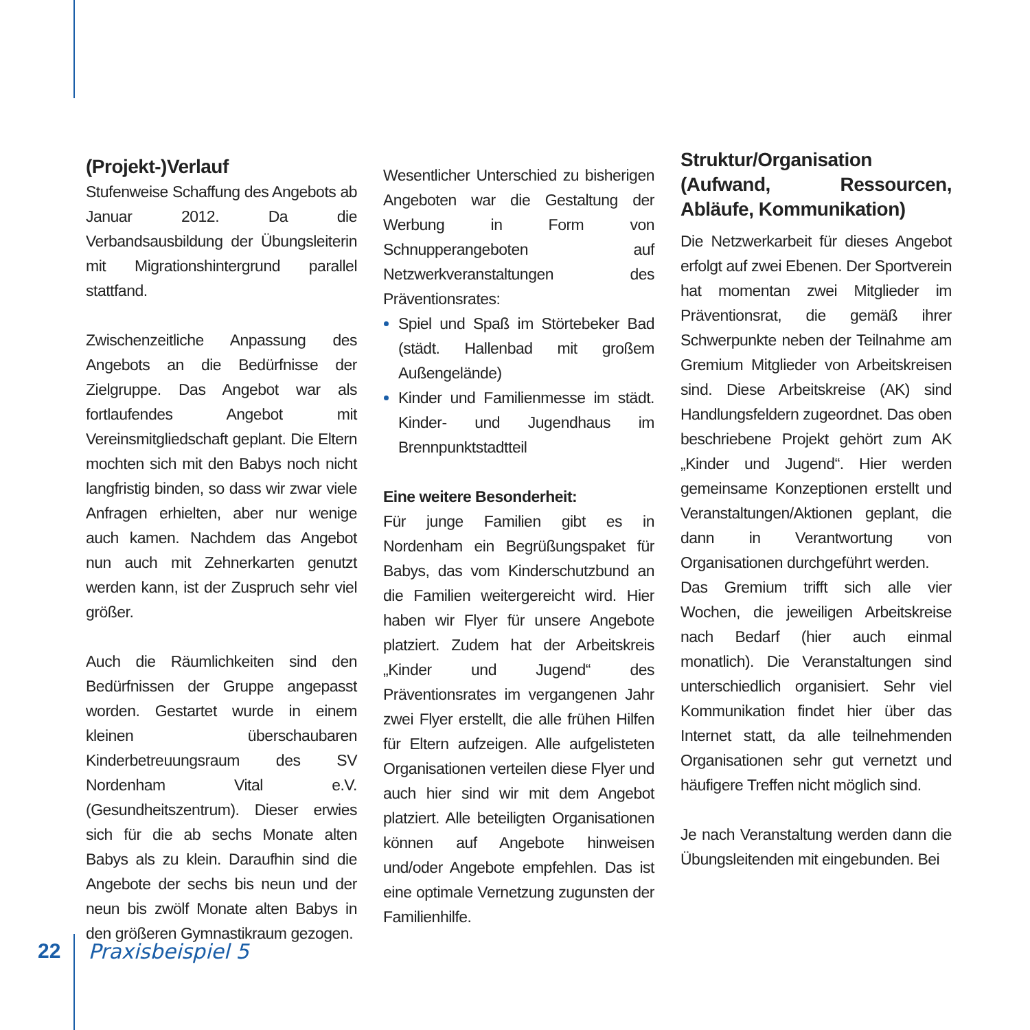(Projekt-)Verlauf
Stufenweise Schaffung des Angebots ab Januar 2012. Da die Verbandsausbildung der Übungsleiterin mit Migrationshintergrund parallel stattfand.
Zwischenzeitliche Anpassung des Angebots an die Bedürfnisse der Zielgruppe. Das Angebot war als fortlaufendes Angebot mit Vereinsmitgliedschaft geplant. Die Eltern mochten sich mit den Babys noch nicht langfristig binden, so dass wir zwar viele Anfragen erhielten, aber nur wenige auch kamen. Nachdem das Angebot nun auch mit Zehnerkarten genutzt werden kann, ist der Zuspruch sehr viel größer.
Auch die Räumlichkeiten sind den Bedürfnissen der Gruppe angepasst worden. Gestartet wurde in einem kleinen überschaubaren Kinderbetreuungsraum des SV Nordenham Vital e.V. (Gesundheitszentrum). Dieser erwies sich für die ab sechs Monate alten Babys als zu klein. Daraufhin sind die Angebote der sechs bis neun und der neun bis zwölf Monate alten Babys in den größeren Gymnastikraum gezogen.
Wesentlicher Unterschied zu bisherigen Angeboten war die Gestaltung der Werbung in Form von Schnupperangeboten auf Netzwerkveranstaltungen des Präventionsrates:
Spiel und Spaß im Störtebeker Bad (städt. Hallenbad mit großem Außengelände)
Kinder und Familienmesse im städt. Kinder- und Jugendhaus im Brennpunktstadtteil
Eine weitere Besonderheit:
Für junge Familien gibt es in Nordenham ein Begrüßungspaket für Babys, das vom Kinderschutzbund an die Familien weitergereicht wird. Hier haben wir Flyer für unsere Angebote platziert. Zudem hat der Arbeitskreis „Kinder und Jugend“ des Präventionsrates im vergangenen Jahr zwei Flyer erstellt, die alle frühen Hilfen für Eltern aufzeigen. Alle aufgelisteten Organisationen verteilen diese Flyer und auch hier sind wir mit dem Angebot platziert. Alle beteiligten Organisationen können auf Angebote hinweisen und/oder Angebote empfehlen. Das ist eine optimale Vernetzung zugunsten der Familienhilfe.
Struktur/Organisation (Aufwand, Ressourcen, Abläufe, Kommunikation)
Die Netzwerkarbeit für dieses Angebot erfolgt auf zwei Ebenen. Der Sportverein hat momentan zwei Mitglieder im Präventionsrat, die gemäß ihrer Schwerpunkte neben der Teilnahme am Gremium Mitglieder von Arbeitskreisen sind. Diese Arbeitskreise (AK) sind Handlungsfeldern zugeordnet. Das oben beschriebene Projekt gehört zum AK „Kinder und Jugend“. Hier werden gemeinsame Konzeptionen erstellt und Veranstaltungen/Aktionen geplant, die dann in Verantwortung von Organisationen durchgeführt werden.
Das Gremium trifft sich alle vier Wochen, die jeweiligen Arbeitskreise nach Bedarf (hier auch einmal monatlich). Die Veranstaltungen sind unterschiedlich organisiert. Sehr viel Kommunikation findet hier über das Internet statt, da alle teilnehmenden Organisationen sehr gut vernetzt und häufigere Treffen nicht möglich sind.
Je nach Veranstaltung werden dann die Übungsleitenden mit eingebunden. Bei
22 Praxisbeispiel 5